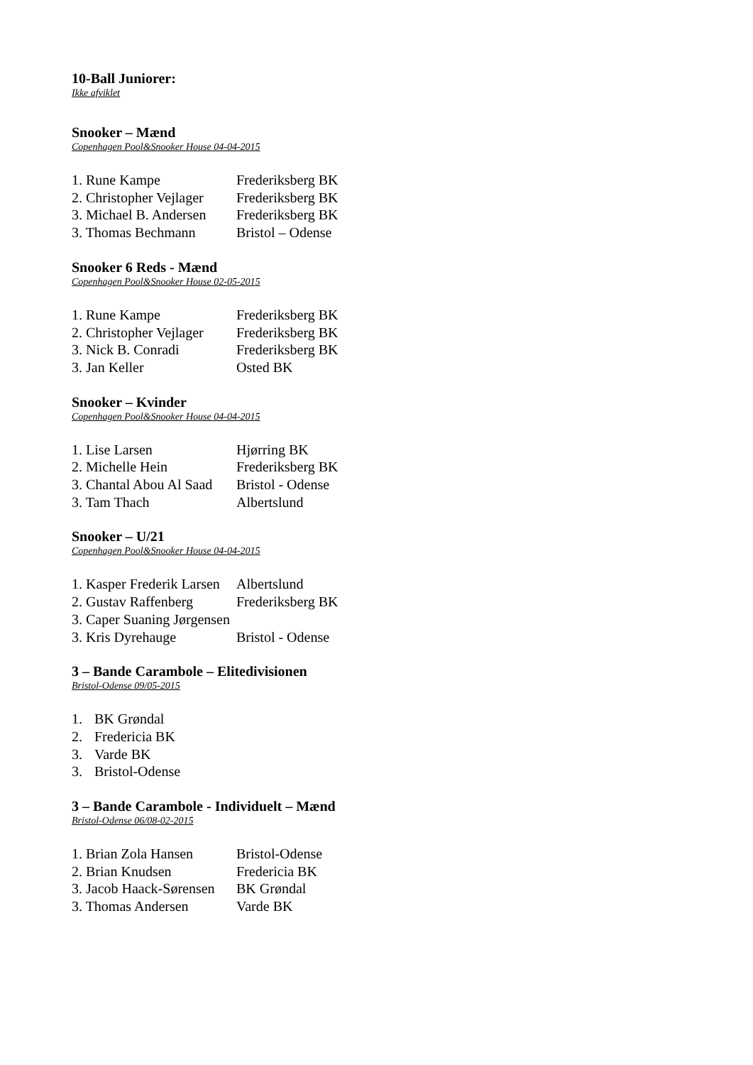10-Ball Juniorer:
Ikke afviklet
Snooker – Mænd
Copenhagen Pool&Snooker House 04-04-2015
| 1. Rune Kampe | Frederiksberg BK |
| 2. Christopher Vejlager | Frederiksberg BK |
| 3. Michael B. Andersen | Frederiksberg BK |
| 3. Thomas Bechmann | Bristol – Odense |
Snooker 6 Reds - Mænd
Copenhagen Pool&Snooker House 02-05-2015
| 1. Rune Kampe | Frederiksberg BK |
| 2. Christopher Vejlager | Frederiksberg BK |
| 3. Nick B. Conradi | Frederiksberg BK |
| 3. Jan Keller | Osted BK |
Snooker – Kvinder
Copenhagen Pool&Snooker House 04-04-2015
| 1. Lise Larsen | Hjørring BK |
| 2. Michelle Hein | Frederiksberg BK |
| 3. Chantal Abou Al Saad | Bristol - Odense |
| 3. Tam Thach | Albertslund |
Snooker – U/21
Copenhagen Pool&Snooker House 04-04-2015
| 1. Kasper Frederik Larsen | Albertslund |
| 2. Gustav Raffenberg | Frederiksberg BK |
| 3. Caper Suaning Jørgensen | |
| 3. Kris Dyrehauge | Bristol - Odense |
3 – Bande Carambole – Elitedivisionen
Bristol-Odense 09/05-2015
| 1. | BK Grøndal |
| 2. | Fredericia BK |
| 3. | Varde BK |
| 3. | Bristol-Odense |
3 – Bande Carambole - Individuelt – Mænd
Bristol-Odense 06/08-02-2015
| 1. Brian Zola Hansen | Bristol-Odense |
| 2. Brian Knudsen | Fredericia BK |
| 3. Jacob Haack-Sørensen | BK Grøndal |
| 3. Thomas Andersen | Varde BK |